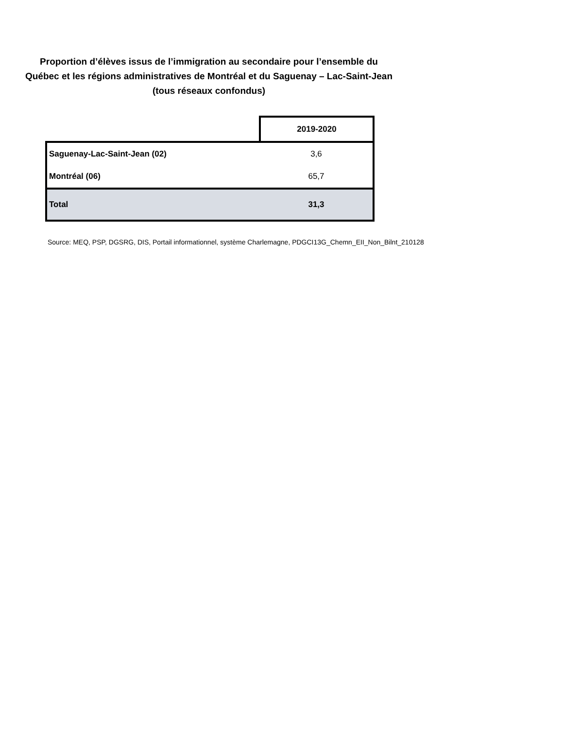Proportion d’élèves issus de l’immigration au secondaire pour l’ensemble du Québec et les régions administratives de Montréal et du Saguenay – Lac-Saint-Jean (tous réseaux confondus)
| | 2019-2020 |
| Saguenay-Lac-Saint-Jean (02) | 3,6 |
| Montréal (06) | 65,7 |
| Total | 31,3 |
Source: MEQ, PSP, DGSRG, DIS, Portail informationnel, système Charlemagne, PDGCI13G_Chemn_EII_Non_Bilnt_210128